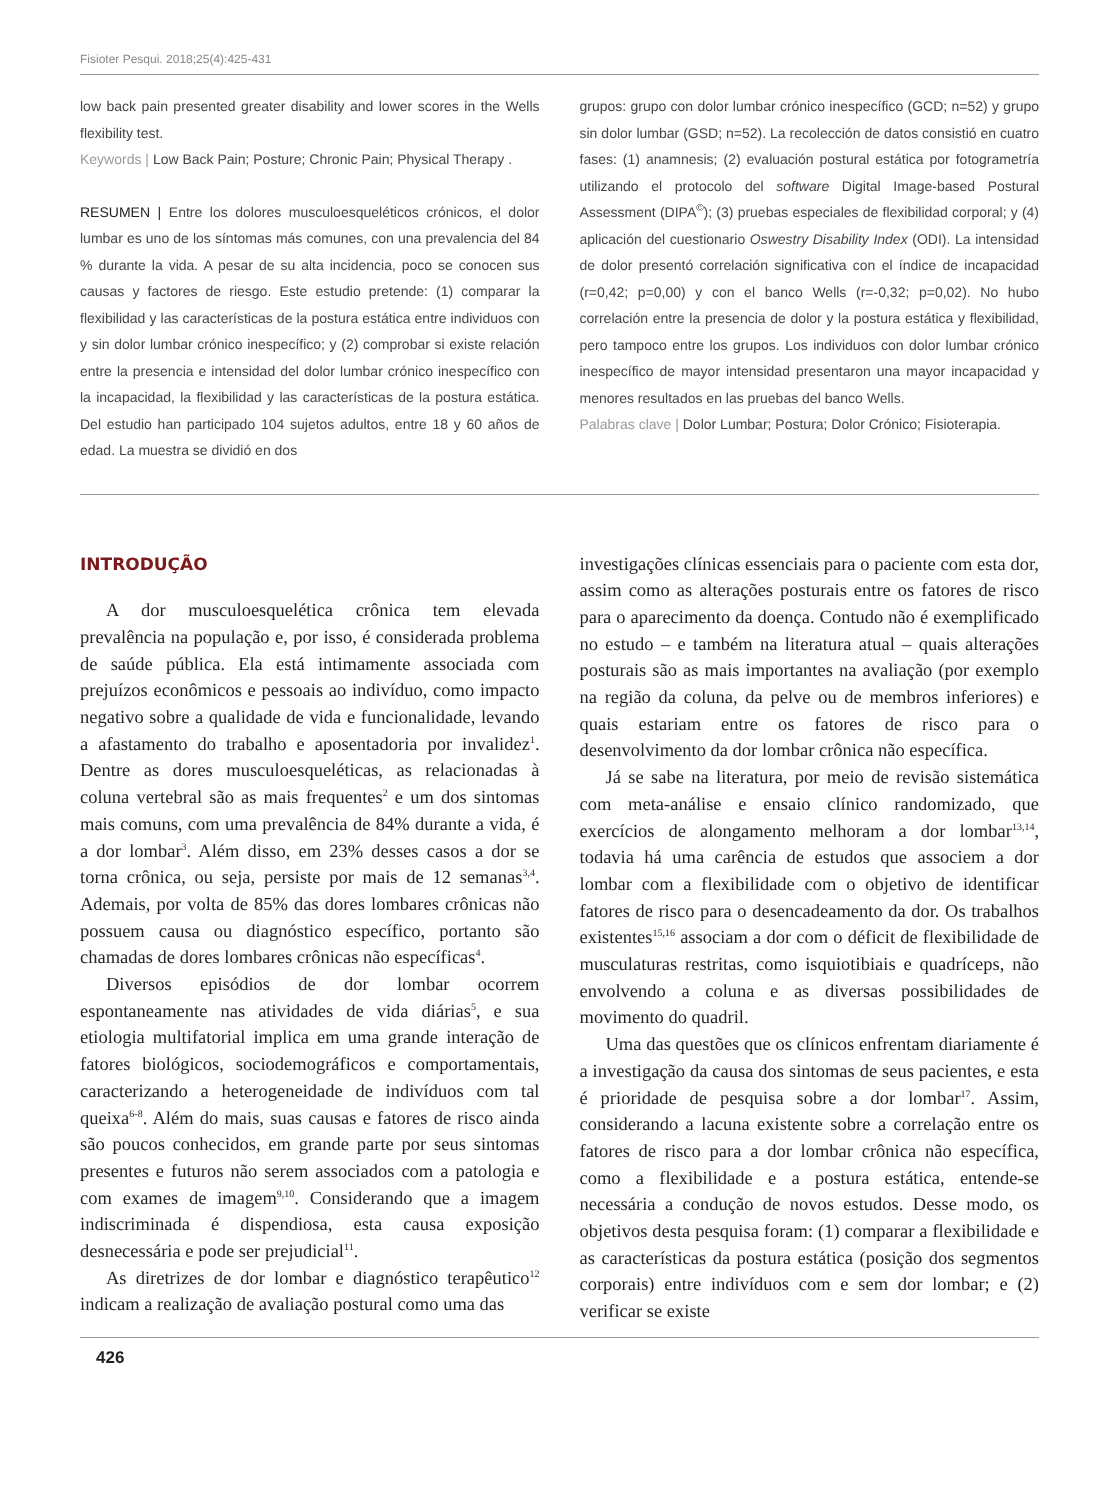Fisioter Pesqui. 2018;25(4):425-431
low back pain presented greater disability and lower scores in the Wells flexibility test.
Keywords | Low Back Pain; Posture; Chronic Pain; Physical Therapy .
RESUMEN | Entre los dolores musculoesqueléticos crónicos, el dolor lumbar es uno de los síntomas más comunes, con una prevalencia del 84 % durante la vida. A pesar de su alta incidencia, poco se conocen sus causas y factores de riesgo. Este estudio pretende: (1) comparar la flexibilidad y las características de la postura estática entre individuos con y sin dolor lumbar crónico inespecífico; y (2) comprobar si existe relación entre la presencia e intensidad del dolor lumbar crónico inespecífico con la incapacidad, la flexibilidad y las características de la postura estática. Del estudio han participado 104 sujetos adultos, entre 18 y 60 años de edad. La muestra se dividió en dos
grupos: grupo con dolor lumbar crónico inespecífico (GCD; n=52) y grupo sin dolor lumbar (GSD; n=52). La recolección de datos consistió en cuatro fases: (1) anamnesis; (2) evaluación postural estática por fotogrametría utilizando el protocolo del software Digital Image-based Postural Assessment (DIPA<sup>©</sup>); (3) pruebas especiales de flexibilidad corporal; y (4) aplicación del cuestionario Oswestry Disability Index (ODI). La intensidad de dolor presentó correlación significativa con el índice de incapacidad (r=0,42; p=0,00) y con el banco Wells (r=-0,32; p=0,02). No hubo correlación entre la presencia de dolor y la postura estática y flexibilidad, pero tampoco entre los grupos. Los individuos con dolor lumbar crónico inespecífico de mayor intensidad presentaron una mayor incapacidad y menores resultados en las pruebas del banco Wells.
Palabras clave | Dolor Lumbar; Postura; Dolor Crónico; Fisioterapia.
INTRODUÇÃO
A dor musculoesquelética crônica tem elevada prevalência na população e, por isso, é considerada problema de saúde pública. Ela está intimamente associada com prejuízos econômicos e pessoais ao indivíduo, como impacto negativo sobre a qualidade de vida e funcionalidade, levando a afastamento do trabalho e aposentadoria por invalidez<sup>1</sup>. Dentre as dores musculoesqueléticas, as relacionadas à coluna vertebral são as mais frequentes<sup>2</sup> e um dos sintomas mais comuns, com uma prevalência de 84% durante a vida, é a dor lombar<sup>3</sup>. Além disso, em 23% desses casos a dor se torna crônica, ou seja, persiste por mais de 12 semanas<sup>3,4</sup>. Ademais, por volta de 85% das dores lombares crônicas não possuem causa ou diagnóstico específico, portanto são chamadas de dores lombares crônicas não específicas<sup>4</sup>.
Diversos episódios de dor lombar ocorrem espontaneamente nas atividades de vida diárias<sup>5</sup>, e sua etiologia multifatorial implica em uma grande interação de fatores biológicos, sociodemográficos e comportamentais, caracterizando a heterogeneidade de indivíduos com tal queixa<sup>6-8</sup>. Além do mais, suas causas e fatores de risco ainda são poucos conhecidos, em grande parte por seus sintomas presentes e futuros não serem associados com a patologia e com exames de imagem<sup>9,10</sup>. Considerando que a imagem indiscriminada é dispendiosa, esta causa exposição desnecessária e pode ser prejudicial<sup>11</sup>.
As diretrizes de dor lombar e diagnóstico terapêutico<sup>12</sup> indicam a realização de avaliação postural como uma das
investigações clínicas essenciais para o paciente com esta dor, assim como as alterações posturais entre os fatores de risco para o aparecimento da doença. Contudo não é exemplificado no estudo – e também na literatura atual – quais alterações posturais são as mais importantes na avaliação (por exemplo na região da coluna, da pelve ou de membros inferiores) e quais estariam entre os fatores de risco para o desenvolvimento da dor lombar crônica não específica.
Já se sabe na literatura, por meio de revisão sistemática com meta-análise e ensaio clínico randomizado, que exercícios de alongamento melhoram a dor lombar<sup>13,14</sup>, todavia há uma carência de estudos que associem a dor lombar com a flexibilidade com o objetivo de identificar fatores de risco para o desencadeamento da dor. Os trabalhos existentes<sup>15,16</sup> associam a dor com o déficit de flexibilidade de musculaturas restritas, como isquiotibiais e quadríceps, não envolvendo a coluna e as diversas possibilidades de movimento do quadril.
Uma das questões que os clínicos enfrentam diariamente é a investigação da causa dos sintomas de seus pacientes, e esta é prioridade de pesquisa sobre a dor lombar<sup>17</sup>. Assim, considerando a lacuna existente sobre a correlação entre os fatores de risco para a dor lombar crônica não específica, como a flexibilidade e a postura estática, entende-se necessária a condução de novos estudos. Desse modo, os objetivos desta pesquisa foram: (1) comparar a flexibilidade e as características da postura estática (posição dos segmentos corporais) entre indivíduos com e sem dor lombar; e (2) verificar se existe
426